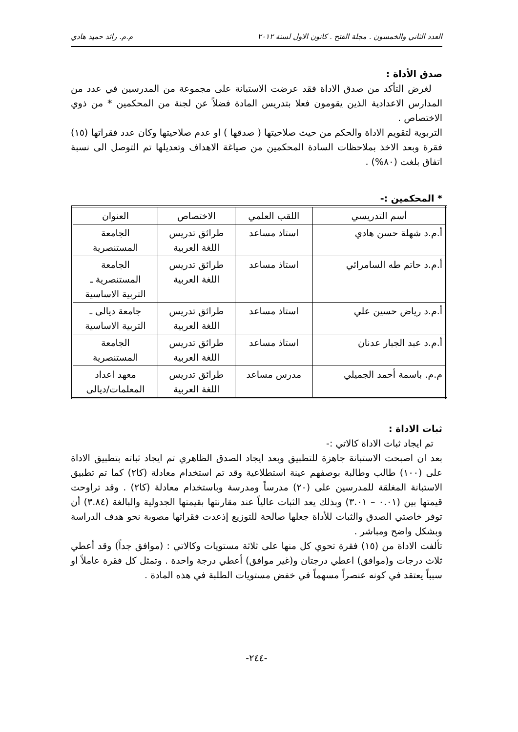العدد الثاني والخمسون . مجلة الفتح . كانون الاول لسنة ٢٠١٢ م.م. رائد حميد هادي
صدق الأداة :
لغرض التأكد من صدق الاداة فقد عرضت الاستبانة على مجموعة من المدرسين في عدد من المدارس الاعدادية الذين يقومون فعلا بتدريس المادة فضلاً عن لجنة من المحكمين * من ذوي الاختصاص .
التربوية لتقويم الاداة والحكم من حيث صلاحيتها ( صدقها ) او عدم صلاحيتها وكان عدد فقراتها (١٥) فقرة وبعد الاخذ بملاحظات السادة المحكمين من صياغة الاهداف وتعديلها تم التوصل الى نسبة اتفاق بلغت (٨٠%) .
* المحكمين :-
| أسم التدريسي | اللقب العلمي | الاختصاص | العنوان |
| --- | --- | --- | --- |
| أ.م.د شهلة حسن هادي | استاذ مساعد | طرائق تدريس اللغة العربية | الجامعة المستنصرية |
| أ.م.د حاتم طه السامرائي | استاذ مساعد | طرائق تدريس اللغة العربية | الجامعة المستنصرية ـ التربية الاساسية |
| أ.م.د رياض حسين علي | استاذ مساعد | طرائق تدريس اللغة العربية | جامعة ديالى ـ التربية الاساسية |
| أ.م.د عبد الجبار عدنان | استاذ مساعد | طرائق تدريس اللغة العربية | الجامعة المستنصرية |
| م.م. باسمة أحمد الجميلي | مدرس مساعد | طرائق تدريس اللغة العربية | معهد اعداد المعلمات/ديالى |
ثبات الاداة :
تم ايجاد ثبات الاداة كالاتي :-
بعد ان اصبحت الاستبانة جاهزة للتطبيق وبعد ايجاد الصدق الظاهري تم ايجاد ثباته بتطبيق الاداة على (١٠٠) طالب وطالبة بوصفهم عينة استطلاعية وقد تم استخدام معادلة (كا٢) كما تم تطبيق الاستبانة المغلقة للمدرسين على (٢٠) مدرساً ومدرسة وباستخدام معادلة (كا٢) . وقد تراوحت قيمتها بين (٠.٠١ – ٣.٠١) وبذلك يعد الثبات عالياً عند مقارنتها بقيمتها الجدولية والبالغة (٣.٨٤) أن توفر خاصتي الصدق والثبات للأداة جعلها صالحة للتوزيع إذعدت فقراتها مصوبة نحو هدف الدراسة وبشكل واضح ومباشر .
تألفت الاداة من (١٥) فقرة تحوي كل منها على ثلاثة مستويات وكالاتي : (موافق جداً) وقد أعطي ثلاث درجات و(موافق) اعطي درجتان و(غير موافق) أعطي درجة واحدة . وتمثل كل فقرة عاملاً او سبباً يعتقد في كونه عنصراً مسهماً في خفض مستويات الطلبة في هذه المادة .
-٢٤٤-